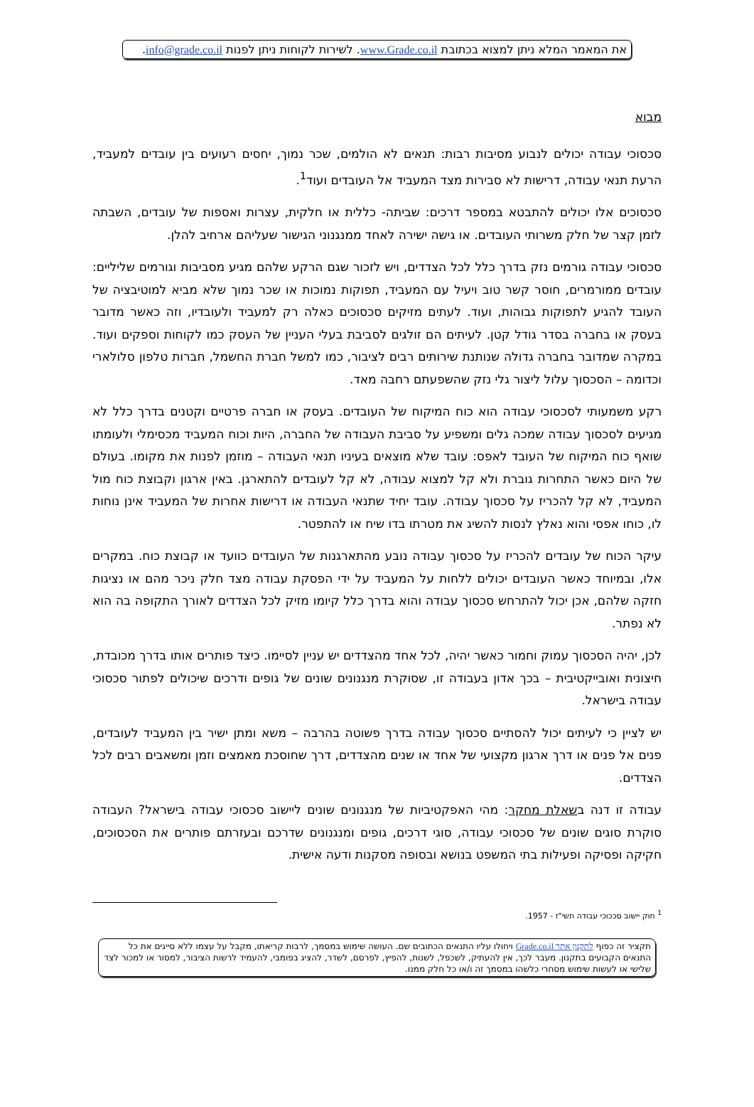את המאמר המלא ניתן למצוא בכתובת www.Grade.co.il. לשירות לקוחות ניתן לפנות info@grade.co.il.
מבוא
סכסוכי עבודה יכולים לנבוע מסיבות רבות: תנאים לא הולמים, שכר נמוך, יחסים רעועים בין עובדים למעביד, הרעת תנאי עבודה, דרישות לא סבירות מצד המעביד אל העובדים ועוד<sup>1</sup>.
סכסוכים אלו יכולים להתבטא במספר דרכים: שביתה- כללית או חלקית, עצרות ואספות של עובדים, השבתה לזמן קצר של חלק משרותי העובדים. או גישה ישירה לאחד ממנגנוני הגישור שעליהם ארחיב להלן.
סכסוכי עבודה גורמים נזק בדרך כלל לכל הצדדים, ויש לזכור שגם הרקע שלהם מגיע מסביבות וגורמים שליליים: עובדים ממורמרים, חוסר קשר טוב ויעיל עם המעביד, תפוקות נמוכות או שכר נמוך שלא מביא למוטיבציה של העובד להגיע לתפוקות גבוהות, ועוד. לעתים מזיקים סכסוכים כאלה רק למעביד ולעובדיו, וזה כאשר מדובר בעסק או בחברה בסדר גודל קטן. לעיתים הם זולגים לסביבת בעלי העניין של העסק כמו לקוחות וספקים ועוד. במקרה שמדובר בחברה גדולה שנותנת שירותים רבים לציבור, כמו למשל חברת החשמל, חברות טלפון סלולארי וכדומה – הסכסוך עלול ליצור גלי נזק שהשפעתם רחבה מאד.
רקע משמעותי לסכסוכי עבודה הוא כוח המיקוח של העובדים. בעסק או חברה פרטיים וקטנים בדרך כלל לא מגיעים לסכסוך עבודה שמכה גלים ומשפיע על סביבת העבודה של החברה, היות וכוח המעביד מכסימלי ולעומתו שואף כוח המיקוח של העובד לאפס: עובד שלא מוצאים בעיניו תנאי העבודה – מוזמן לפנות את מקומו. בעולם של היום כאשר התחרות גוברת ולא קל למצוא עבודה, לא קל לעובדים להתארגן. באין ארגון וקבוצת כוח מול המעביד, לא קל להכריז על סכסוך עבודה. עובד יחיד שתנאי העבודה או דרישות אחרות של המעביד אינן נוחות לו, כוחו אפסי והוא נאלץ לנסות להשיג את מטרתו בדו שיח או להתפטר.
עיקר הכוח של עובדים להכריז על סכסוך עבודה נובע מהתארגנות של העובדים כוועד או קבוצת כוח. במקרים אלו, ובמיוחד כאשר העובדים יכולים ללחות על המעביד על ידי הפסקת עבודה מצד חלק ניכר מהם או נציגות חזקה שלהם, אכן יכול להתרחש סכסוך עבודה והוא בדרך כלל קיומו מזיק לכל הצדדים לאורך התקופה בה הוא לא נפתר.
לכן, יהיה הסכסוך עמוק וחמור כאשר יהיה, לכל אחד מהצדדים יש עניין לסיימו. כיצד פותרים אותו בדרך מכובדת, חיצונית ואובייקטיבית – בכך אדון בעבודה זו, שסוקרת מנגנונים שונים של גופים ודרכים שיכולים לפתור סכסוכי עבודה בישראל.
יש לציין כי לעיתים יכול להסתיים סכסוך עבודה בדרך פשוטה בהרבה – משא ומתן ישיר בין המעביד לעובדים, פנים אל פנים או דרך ארגון מקצועי של אחד או שנים מהצדדים, דרך שחוסכת מאמצים וזמן ומשאבים רבים לכל הצדדים.
עבודה זו דנה בשאלת מחקר: מהי האפקטיביות של מנגנונים שונים ליישוב סכסוכי עבודה בישראל? העבודה סוקרת סוגים שונים של סכסוכי עבודה, סוגי דרכים, גופים ומנגנונים שדרכם ובעזרתם פותרים את הסכסוכים, חקיקה ופסיקה ופעילות בתי המשפט בנושא ובסופה מסקנות ודעה אישית.
<sup>1</sup> חוק יישוב סככוכי עבודה תשי"ז - 1957.
תקציר זה כפוף לתקנון אתר Grade.co.il ויחולו עליו התנאים הכתובים שם. העושה שימוש במסמך, לרבות קריאתו, מקבל על עצמו ללא סייגים את כל התנאים הקבועים בתקנון. מעבר לכך, אין להעתיק, לשכפל, לשנות, להפיץ, לפרסם, לשדר, להציג בפומבי, להעמיד לרשות הציבור, למסור או למכור לצד שלישי או לעשות שימוש מסחרי כלשהו במסמך זה ו/או כל חלק ממנו.